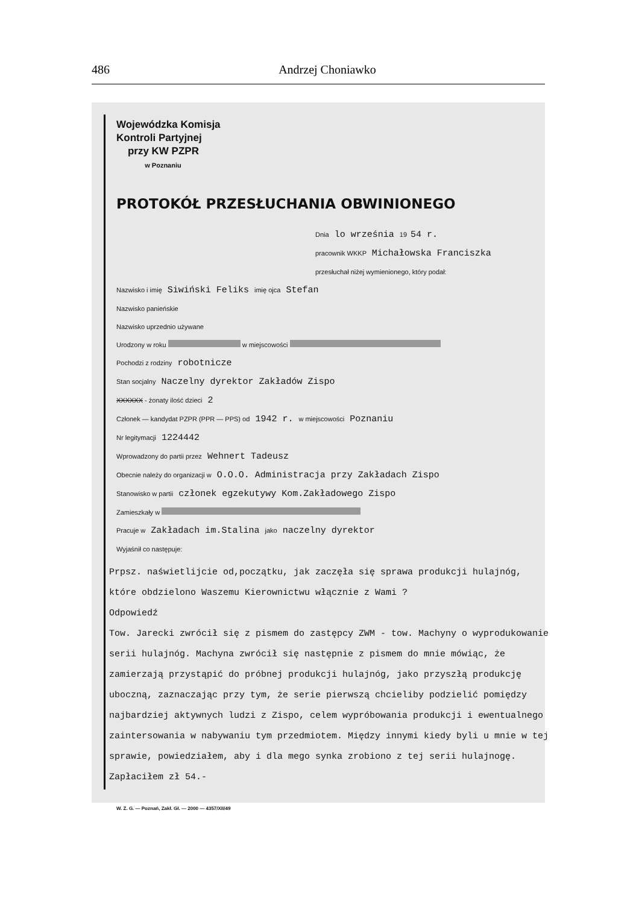486 Andrzej Choniawko
Wojewódzka Komisja
Kontroli Partyjnej
przy KW PZPR
w Poznaniu
PROTOKÓŁ PRZESŁUCHANIA OBWINIONEGO
Dnia lo września 19 54 r.
pracownik WKKP Michałowska Franciszka
przesłuchał niżej wymienionego, który podał:
Nazwisko i imię Siwiński Feliks imię ojca Stefan
Nazwisko panieńskie
Nazwisko uprzednio używane
Urodzony w roku w miejscowości
Pochodzi z rodziny robotnicze
Stan socjalny Naczelny dyrektor Zakładów Zispo
XXXXXX - żonaty ilość dzieci 2
Członek — kandydat PZPR (PPR — PPS) od 1942 r. w miejscowości Poznaniu
Nr legitymacji 1224442
Wprowadzony do partii przez Wehnert Tadeusz
Obecnie należy do organizacji w O.O.O. Administracja przy Zakładach Zispo
Stanowisko w partii członek egzekutywy Kom.Zakładowego Zispo
Zamieszkały w
Pracuje w Zakładach im.Stalina jako naczelny dyrektor
Wyjaśnił co następuje:
Prpsz. naświetlijcie od,początku, jak zaczęła się sprawa produkcji hulajnóg, które obdzielono Waszemu Kierownictwu włącznie z Wami ?
Odpowiedź
Tow. Jarecki zwrócił się z pismem do zastępcy ZWM - tow. Machyny o wyprodukowanie serii hulajnóg. Machyna zwrócił się następnie z pismem do mnie mówiąc, że zamierzają przystąpić do próbnej produkcji hulajnóg, jako przyszłą produkcję uboczną, zaznaczając przy tym, że serie pierwszą chcieliby podzielić pomiędzy najbardziej aktywnych ludzi z Zispo, celem wypróbowania produkcji i ewentualnego zaintersowania w nabywaniu tym przedmiotem. Między innymi kiedy byli u mnie w tej sprawie, powiedziałem, aby i dla mego synka zrobiono z tej serii hulajnogę. Zapłaciłem zł 54.-
W. Z. G. — Poznań, Zakł. Gł. — 2000 — 4357/XII/49